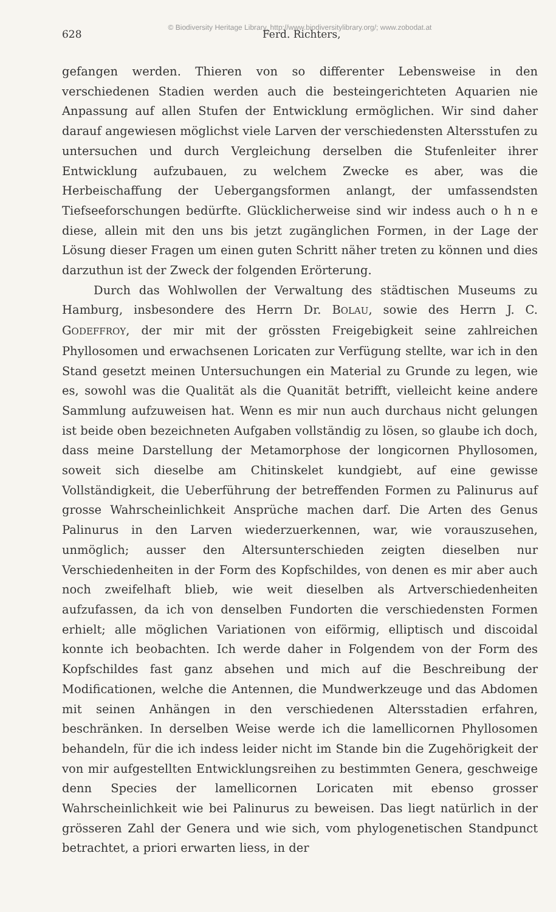© Biodiversity Heritage Library, http://www.biodiversitylibrary.org/; www.zobodat.at
628 Ferd. Richters,
gefangen werden. Thieren von so differenter Lebensweise in den verschiedenen Stadien werden auch die besteingerichteten Aquarien nie Anpassung auf allen Stufen der Entwicklung ermöglichen. Wir sind daher darauf angewiesen möglichst viele Larven der verschiedensten Altersstufen zu untersuchen und durch Vergleichung derselben die Stufenleiter ihrer Entwicklung aufzubauen, zu welchem Zwecke es aber, was die Herbeischaffung der Uebergangsformen anlangt, der umfassendsten Tiefseeforschungen bedürfte. Glücklicherweise sind wir indess auch o h n e diese, allein mit den uns bis jetzt zugänglichen Formen, in der Lage der Lösung dieser Fragen um einen guten Schritt näher treten zu können und dies darzuthun ist der Zweck der folgenden Erörterung.
Durch das Wohlwollen der Verwaltung des städtischen Museums zu Hamburg, insbesondere des Herrn Dr. BOLAU, sowie des Herrn J. C. GODEFFROY, der mir mit der grössten Freigebigkeit seine zahlreichen Phyllosomen und erwachsenen Loricaten zur Verfügung stellte, war ich in den Stand gesetzt meinen Untersuchungen ein Material zu Grunde zu legen, wie es, sowohl was die Qualität als die Quanität betrifft, vielleicht keine andere Sammlung aufzuweisen hat. Wenn es mir nun auch durchaus nicht gelungen ist beide oben bezeichneten Aufgaben vollständig zu lösen, so glaube ich doch, dass meine Darstellung der Metamorphose der longicornen Phyllosomen, soweit sich dieselbe am Chitinskelet kundgiebt, auf eine gewisse Vollständigkeit, die Ueberführung der betreffenden Formen zu Palinurus auf grosse Wahrscheinlichkeit Ansprüche machen darf. Die Arten des Genus Palinurus in den Larven wiederzuerkennen, war, wie vorauszusehen, unmöglich; ausser den Altersunterschieden zeigten dieselben nur Verschiedenheiten in der Form des Kopfschildes, von denen es mir aber auch noch zweifelhaft blieb, wie weit dieselben als Artverschiedenheiten aufzufassen, da ich von denselben Fundorten die verschiedensten Formen erhielt; alle möglichen Variationen von eiförmig, elliptisch und discoidal konnte ich beobachten. Ich werde daher in Folgendem von der Form des Kopfschildes fast ganz absehen und mich auf die Beschreibung der Modificationen, welche die Antennen, die Mundwerkzeuge und das Abdomen mit seinen Anhängen in den verschiedenen Altersstadien erfahren, beschränken. In derselben Weise werde ich die lamellicornen Phyllosomen behandeln, für die ich indess leider nicht im Stande bin die Zugehörigkeit der von mir aufgestellten Entwicklungsreihen zu bestimmten Genera, geschweige denn Species der lamellicornen Loricaten mit ebenso grosser Wahrscheinlichkeit wie bei Palinurus zu beweisen. Das liegt natürlich in der grösseren Zahl der Genera und wie sich, vom phylogenetischen Standpunct betrachtet, a priori erwarten liess, in der